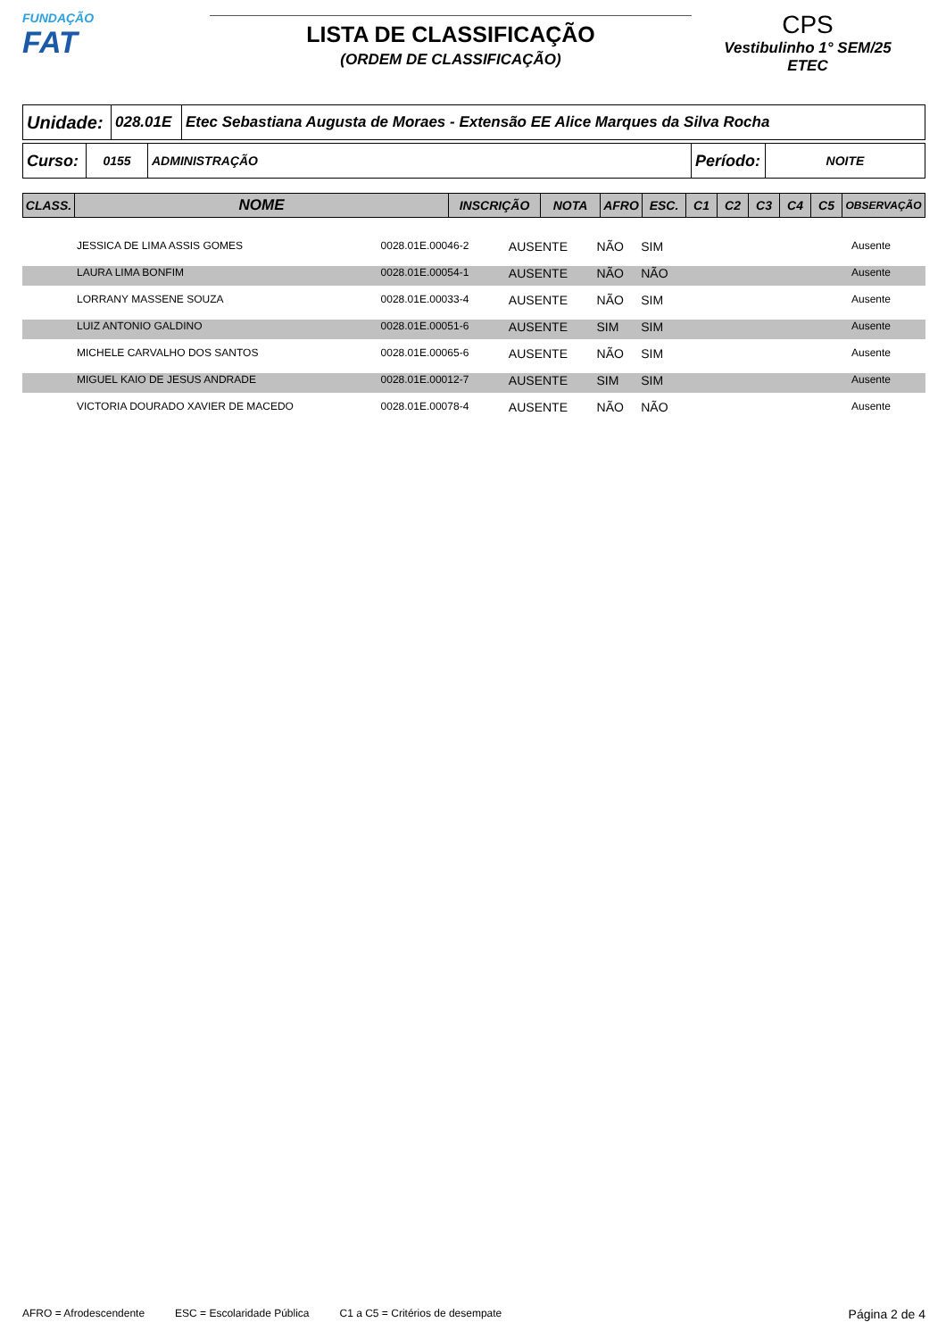FUNDAÇÃO
FAT
LISTA DE CLASSIFICAÇÃO
(ORDEM DE CLASSIFICAÇÃO)
CPS
Vestibulinho 1° SEM/25
ETEC
| Unidade: | 028.01E | Etec Sebastiana Augusta de Moraes - Extensão EE Alice Marques da Silva Rocha |
| Curso: | 0155 | ADMINISTRAÇÃO | Período: | NOITE |
| CLASS. | NOME | INSCRIÇÃO | NOTA | AFRO | ESC. | C1 | C2 | C3 | C4 | C5 | OBSERVAÇÃO |
| | JESSICA DE LIMA ASSIS GOMES | 0028.01E.00046-2 | AUSENTE | NÃO | SIM | | Ausente |
| | LAURA LIMA BONFIM | 0028.01E.00054-1 | AUSENTE | NÃO | NÃO | | Ausente |
| | LORRANY MASSENE SOUZA | 0028.01E.00033-4 | AUSENTE | NÃO | SIM | | Ausente |
| | LUIZ ANTONIO GALDINO | 0028.01E.00051-6 | AUSENTE | SIM | SIM | | Ausente |
| | MICHELE CARVALHO DOS SANTOS | 0028.01E.00065-6 | AUSENTE | NÃO | SIM | | Ausente |
| | MIGUEL KAIO DE JESUS ANDRADE | 0028.01E.00012-7 | AUSENTE | SIM | SIM | | Ausente |
| | VICTORIA DOURADO XAVIER DE MACEDO | 0028.01E.00078-4 | AUSENTE | NÃO | NÃO | | Ausente |
AFRO = Afrodescendente ESC = Escolaridade Pública C1 a C5 = Critérios de desempate Página 2 de 4